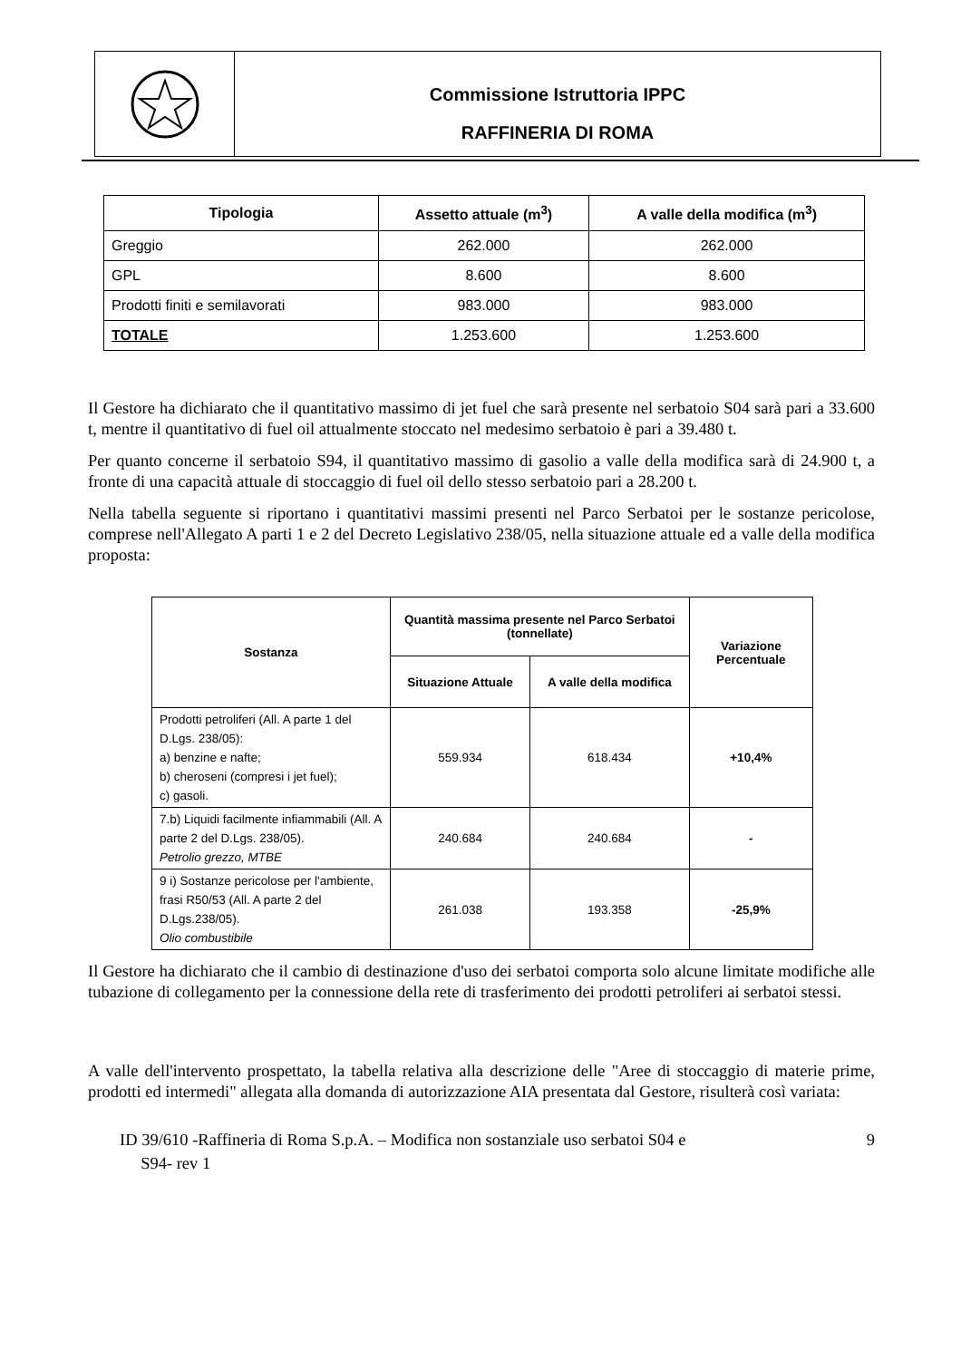Commissione Istruttoria IPPC
RAFFINERIA DI ROMA
| Tipologia | Assetto attuale (m<sup>3</sup>) | A valle della modifica (m<sup>3</sup>) |
| --- | --- | --- |
| Greggio | 262.000 | 262.000 |
| GPL | 8.600 | 8.600 |
| Prodotti finiti e semilavorati | 983.000 | 983.000 |
| TOTALE | 1.253.600 | 1.253.600 |
Il Gestore ha dichiarato che il quantitativo massimo di jet fuel che sarà presente nel serbatoio S04 sarà pari a 33.600 t, mentre il quantitativo di fuel oil attualmente stoccato nel medesimo serbatoio è pari a 39.480 t.
Per quanto concerne il serbatoio S94, il quantitativo massimo di gasolio a valle della modifica sarà di 24.900 t, a fronte di una capacità attuale di stoccaggio di fuel oil dello stesso serbatoio pari a 28.200 t.
Nella tabella seguente si riportano i quantitativi massimi presenti nel Parco Serbatoi per le sostanze pericolose, comprese nell'Allegato A parti 1 e 2 del Decreto Legislativo 238/05, nella situazione attuale ed a valle della modifica proposta:
| Sostanza | Quantità massima presente nel Parco Serbatoi (tonnellate) | | Variazione Percentuale |
| --- | --- | --- | --- |
| | Situazione Attuale | A valle della modifica | |
| Prodotti petroliferi (All. A parte 1 del D.Lgs. 238/05): a) benzine e nafte; b) cheroseni (compresi i jet fuel); c) gasoli. | 559.934 | 618.434 | +10,4% |
| 7.b) Liquidi facilmente infiammabili (All. A parte 2 del D.Lgs. 238/05). Petrolio grezzo, MTBE | 240.684 | 240.684 | - |
| 9 i) Sostanze pericolose per l'ambiente, frasi R50/53 (All. A parte 2 del D.Lgs.238/05). Olio combustibile | 261.038 | 193.358 | -25,9% |
Il Gestore ha dichiarato che il cambio di destinazione d'uso dei serbatoi comporta solo alcune limitate modifiche alle tubazione di collegamento per la connessione della rete di trasferimento dei prodotti petroliferi ai serbatoi stessi.
A valle dell'intervento prospettato, la tabella relativa alla descrizione delle "Aree di stoccaggio di materie prime, prodotti ed intermedi" allegata alla domanda di autorizzazione AIA presentata dal Gestore, risulterà così variata:
ID 39/610 -Raffineria di Roma S.p.A. – Modifica non sostanziale uso serbatoi S04 e
S94- rev 1 9